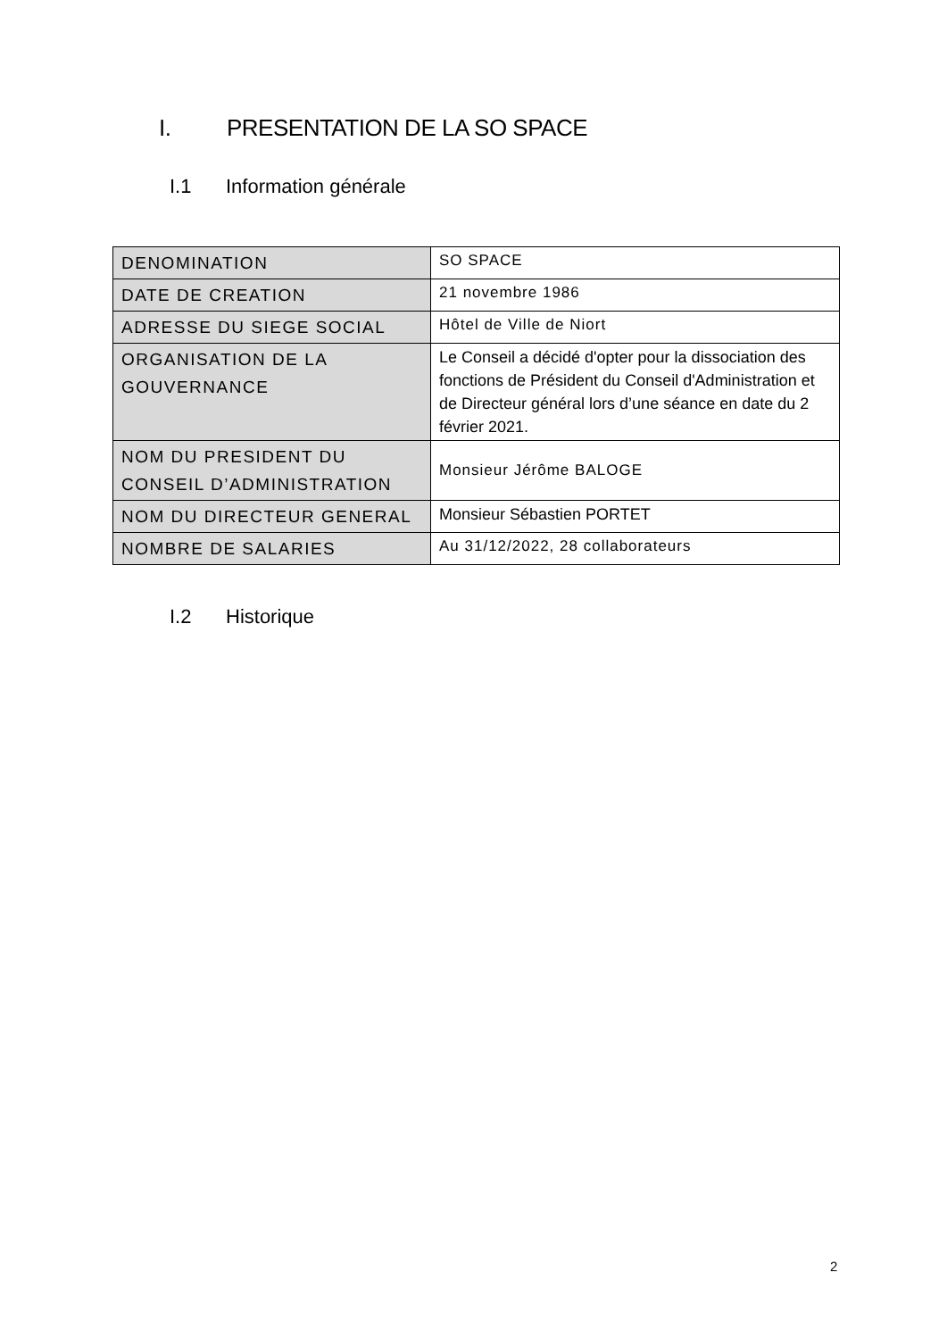I. PRESENTATION DE LA SO SPACE
I.1 Information générale
| DENOMINATION | SO SPACE |
| DATE DE CREATION | 21 novembre 1986 |
| ADRESSE DU SIEGE SOCIAL | Hôtel de Ville de Niort |
| ORGANISATION DE LA GOUVERNANCE | Le Conseil a décidé d'opter pour la dissociation des fonctions de Président du Conseil d'Administration et de Directeur général lors d’une séance en date du 2 février 2021. |
| NOM DU PRESIDENT DU CONSEIL D’ADMINISTRATION | Monsieur Jérôme BALOGE |
| NOM DU DIRECTEUR GENERAL | Monsieur Sébastien PORTET |
| NOMBRE DE SALARIES | Au 31/12/2022, 28 collaborateurs |
I.2 Historique
2